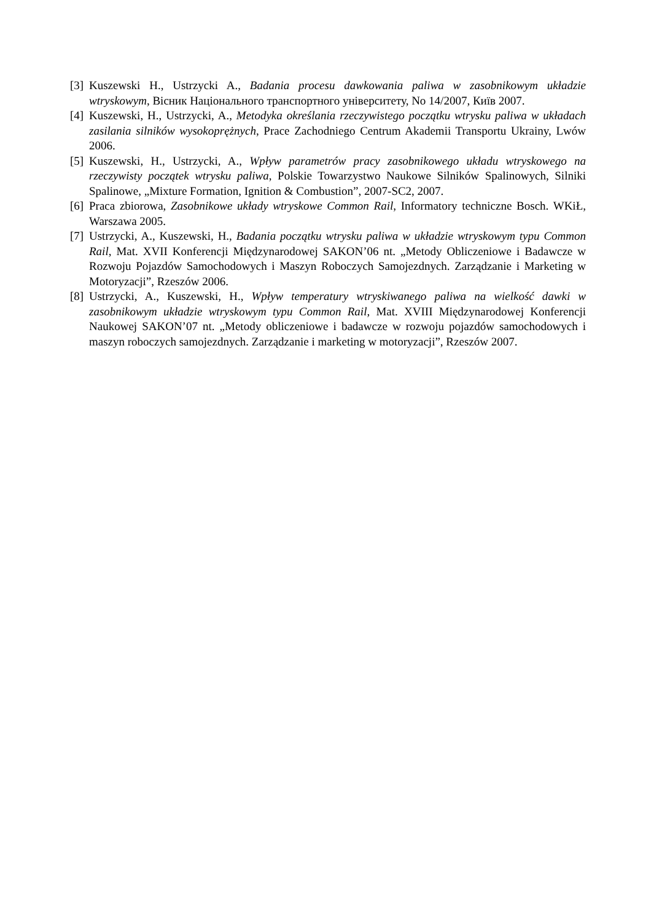[3]
Kuszewski H., Ustrzycki A., Badania procesu dawkowania paliwa w zasobnikowym układzie wtryskowym, Вісник Національного транспортного університету, No 14/2007, Київ 2007.
[4]
Kuszewski, H., Ustrzycki, A., Metodyka określania rzeczywistego początku wtrysku paliwa w układach zasilania silników wysokoprężnych, Prace Zachodniego Centrum Akademii Transportu Ukrainy, Lwów 2006.
[5]
Kuszewski, H., Ustrzycki, A., Wpływ parametrów pracy zasobnikowego układu wtryskowego na rzeczywisty początek wtrysku paliwa, Polskie Towarzystwo Naukowe Silników Spalinowych, Silniki Spalinowe, „Mixture Formation, Ignition & Combustion”, 2007-SC2, 2007.
[6]
Praca zbiorowa, Zasobnikowe układy wtryskowe Common Rail, Informatory techniczne Bosch. WKiŁ, Warszawa 2005.
[7]
Ustrzycki, A., Kuszewski, H., Badania początku wtrysku paliwa w układzie wtryskowym typu Common Rail, Mat. XVII Konferencji Międzynarodowej SAKON’06 nt. „Metody Obliczeniowe i Badawcze w Rozwoju Pojazdów Samochodowych i Maszyn Roboczych Samojezdnych. Zarządzanie i Marketing w Motoryzacji”, Rzeszów 2006.
[8]
Ustrzycki, A., Kuszewski, H., Wpływ temperatury wtryskiwanego paliwa na wielkość dawki w zasobnikowym układzie wtryskowym typu Common Rail, Mat. XVIII Międzynarodowej Konferencji Naukowej SAKON’07 nt. „Metody obliczeniowe i badawcze w rozwoju pojazdów samochodowych i maszyn roboczych samojezdnych. Zarządzanie i marketing w motoryzacji”, Rzeszów 2007.